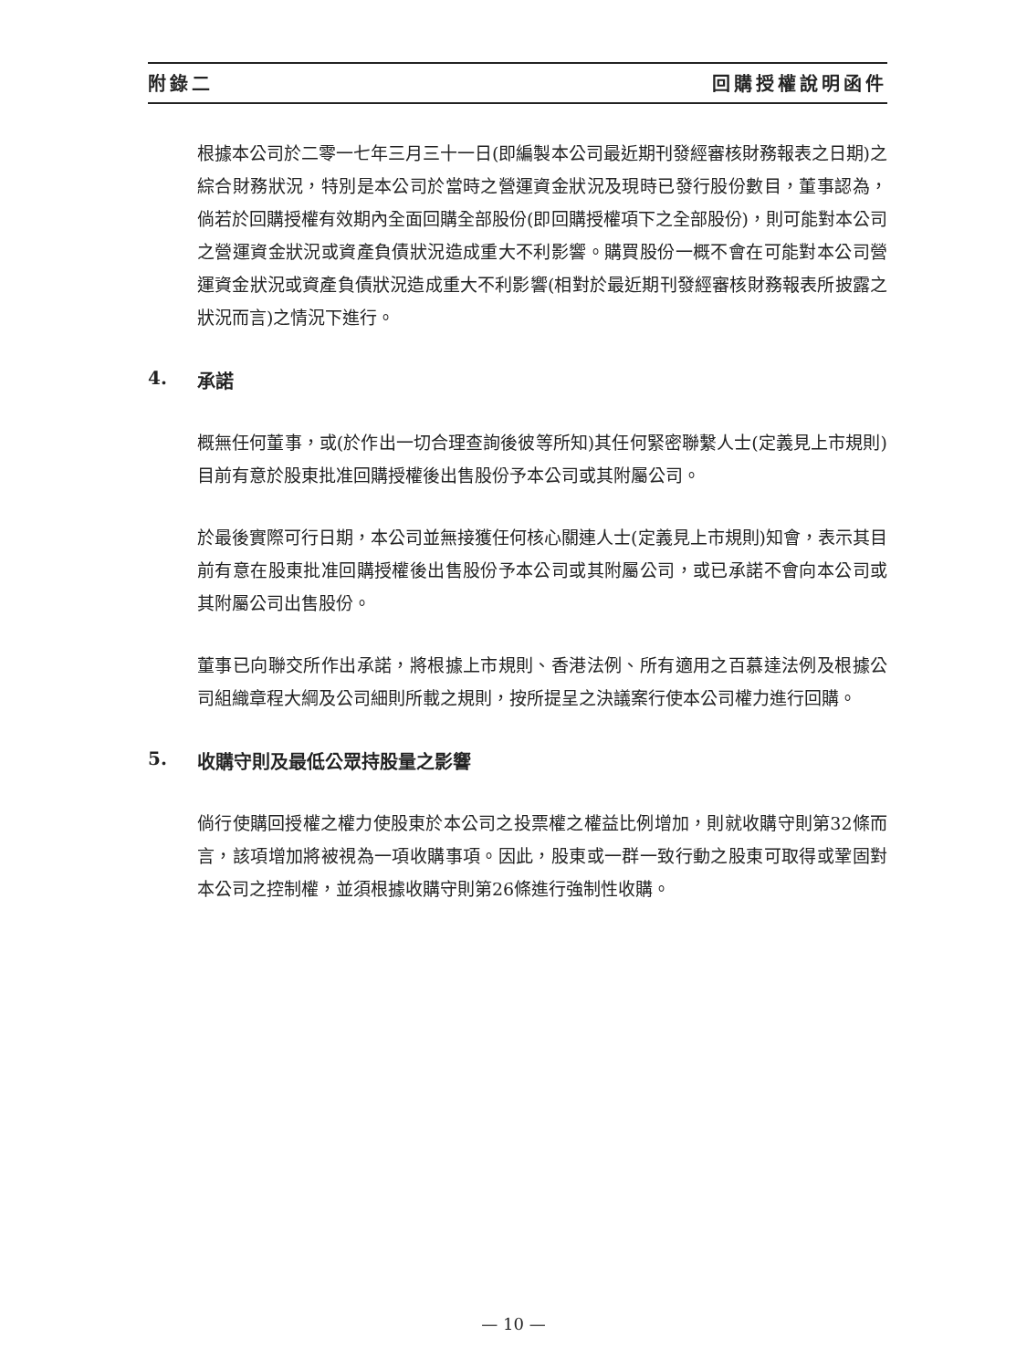附錄二 回購授權說明函件
根據本公司於二零一七年三月三十一日(即編製本公司最近期刊發經審核財務報表之日期)之綜合財務狀況，特別是本公司於當時之營運資金狀況及現時已發行股份數目，董事認為，倘若於回購授權有效期內全面回購全部股份(即回購授權項下之全部股份)，則可能對本公司之營運資金狀況或資產負債狀況造成重大不利影響。購買股份一概不會在可能對本公司營運資金狀況或資產負債狀況造成重大不利影響(相對於最近期刊發經審核財務報表所披露之狀況而言)之情況下進行。
4. 承諾
概無任何董事，或(於作出一切合理查詢後彼等所知)其任何緊密聯繫人士(定義見上市規則)目前有意於股東批准回購授權後出售股份予本公司或其附屬公司。
於最後實際可行日期，本公司並無接獲任何核心關連人士(定義見上市規則)知會，表示其目前有意在股東批准回購授權後出售股份予本公司或其附屬公司，或已承諾不會向本公司或其附屬公司出售股份。
董事已向聯交所作出承諾，將根據上市規則、香港法例、所有適用之百慕達法例及根據公司組織章程大綱及公司細則所載之規則，按所提呈之決議案行使本公司權力進行回購。
5. 收購守則及最低公眾持股量之影響
倘行使購回授權之權力使股東於本公司之投票權之權益比例增加，則就收購守則第32條而言，該項增加將被視為一項收購事項。因此，股東或一群一致行動之股東可取得或鞏固對本公司之控制權，並須根據收購守則第26條進行強制性收購。
— 10 —